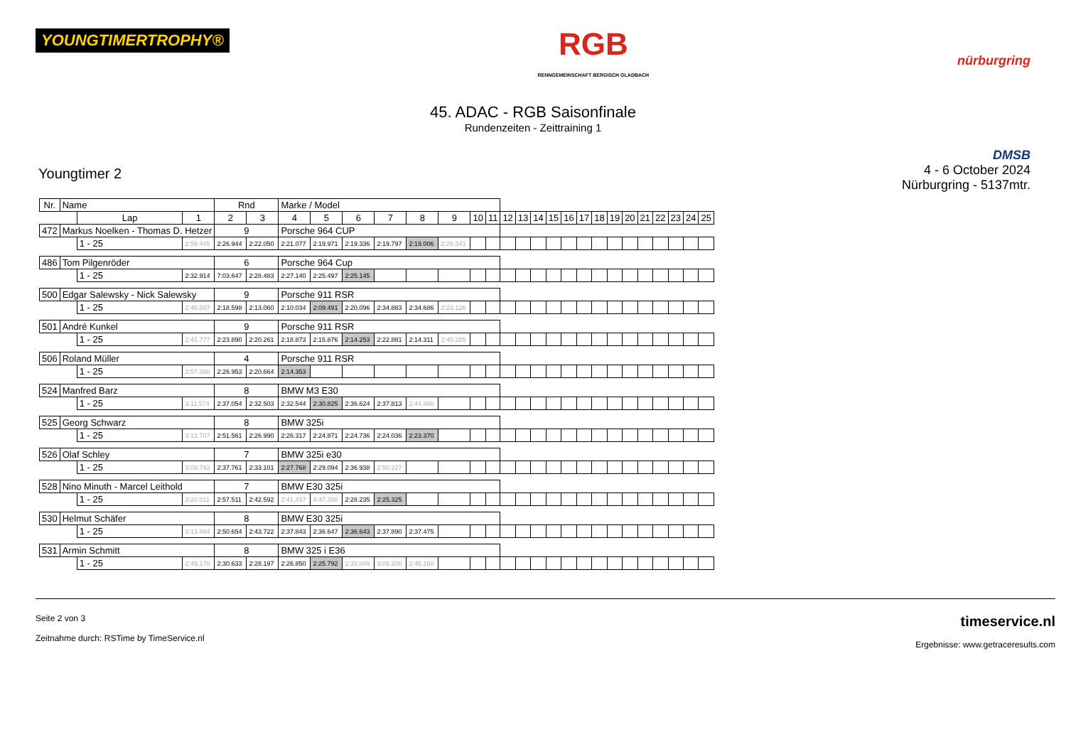YOUNGTIMERTROPHY®
RGB
RENNGEMEINSCHAFT BERGISCH GLADBACH
nürburgring
45. ADAC - RGB Saisonfinale
Rundenzeiten - Zeittraining 1
Youngtimer 2
DMSB
4 - 6 October 2024
Nürburgring - 5137mtr.
| Nr. | Name | | | Rnd | | Marke / Model | | | | | | | | | | | | | | | | | | | | | |
| --- | --- | --- | --- | --- | --- | --- | --- | --- | --- | --- | --- | --- | --- | --- | --- | --- | --- | --- | --- | --- | --- | --- | --- | --- | --- | --- | --- |
| | | Lap | 1 | 2 | 3 | 4 | 5 | 6 | 7 | 8 | 9 | 10 | 11 | 12 | 13 | 14 | 15 | 16 | 17 | 18 | 19 | 20 | 21 | 22 | 23 | 24 | 25 |
| 472 | Markus Noelken - Thomas D. Hetzer | | | 9 | | Porsche 964 CUP | | | | | | | | | | | | | | | | | | | | | |
| | | 1 - 25 | 2:59.445 | 2:26.944 | 2:22.050 | 2:21.077 | 2:19.971 | 2:19.336 | 2:19.797 | 2:19.006 | 2:26.541 | | | | | | | | | | | | | | | | |
| 486 | Tom Pilgenröder | | | 6 | | Porsche 964 Cup | | | | | | | | | | | | | | | | | | | | | |
| | | 1 - 25 | 2:32.914 | 7:03.647 | 2:28.483 | 2:27.140 | 2:25.497 | 2:25.145 | | | | | | | | | | | | | | | | | | | |
| 500 | Edgar Salewsky - Nick Salewsky | | | 9 | | Porsche 911 RSR | | | | | | | | | | | | | | | | | | | | | |
| | | 1 - 25 | 2:46.597 | 2:18.598 | 2:13.060 | 2:10.034 | 2:09.491 | 2:20.096 | 2:34.883 | 2:34.686 | 2:23.126 | | | | | | | | | | | | | | | | |
| 501 | André Kunkel | | | 9 | | Porsche 911 RSR | | | | | | | | | | | | | | | | | | | | | |
| | | 1 - 25 | 2:41.777 | 2:23.890 | 2:20.261 | 2:18.873 | 2:15.876 | 2:14.253 | 2:22.881 | 2:14.311 | 2:45.285 | | | | | | | | | | | | | | | | |
| 506 | Roland Müller | | | 4 | | Porsche 911 RSR | | | | | | | | | | | | | | | | | | | | | |
| | | 1 - 25 | 2:57.390 | 2:26.953 | 2:20.664 | 2:14.353 | | | | | | | | | | | | | | | | | | | | | |
| 524 | Manfred Barz | | | 8 | | BMW M3 E30 | | | | | | | | | | | | | | | | | | | | | |
| | | 1 - 25 | 3:11.574 | 2:37.054 | 2:32.503 | 2:32.544 | 2:30.825 | 2:36.624 | 2:37.813 | 2:44.860 | | | | | | | | | | | | | | | | | |
| 525 | Georg Schwarz | | | 8 | | BMW 325i | | | | | | | | | | | | | | | | | | | | | |
| | | 1 - 25 | 3:12.707 | 2:51.561 | 2:26.990 | 2:26.317 | 2:24.871 | 2:24.736 | 2:24.036 | 2:23.370 | | | | | | | | | | | | | | | | | |
| 526 | Olaf Schley | | | 7 | | BMW 325i e30 | | | | | | | | | | | | | | | | | | | | | |
| | | 1 - 25 | 3:09.743 | 2:37.761 | 2:33.101 | 2:27.768 | 2:29.094 | 2:36.938 | 2:50.227 | | | | | | | | | | | | | | | | | | |
| 528 | Nino Minuth - Marcel Leithold | | | 7 | | BMW E30 325i | | | | | | | | | | | | | | | | | | | | | |
| | | 1 - 25 | 3:20.011 | 2:57.511 | 2:42.592 | 2:41.437 | 4:47.398 | 2:28.235 | 2:25.325 | | | | | | | | | | | | | | | | | | |
| 530 | Helmut Schäfer | | | 8 | | BMW E30 325i | | | | | | | | | | | | | | | | | | | | | |
| | | 1 - 25 | 3:13.494 | 2:50.654 | 2:43.722 | 2:37.843 | 2:36.647 | 2:36.643 | 2:37.890 | 2:37.475 | | | | | | | | | | | | | | | | | |
| 531 | Armin Schmitt | | | 8 | | BMW 325 i E36 | | | | | | | | | | | | | | | | | | | | | |
| | | 1 - 25 | 2:49.170 | 2:30.633 | 2:28.197 | 2:26.850 | 2:25.792 | 2:32.049 | 3:08.200 | 2:45.160 | | | | | | | | | | | | | | | | | |
Seite 2 von 3
Zeitnahme durch: RSTime by TimeService.nl
timeservice.nl
Ergebnisse: www.getraceresults.com